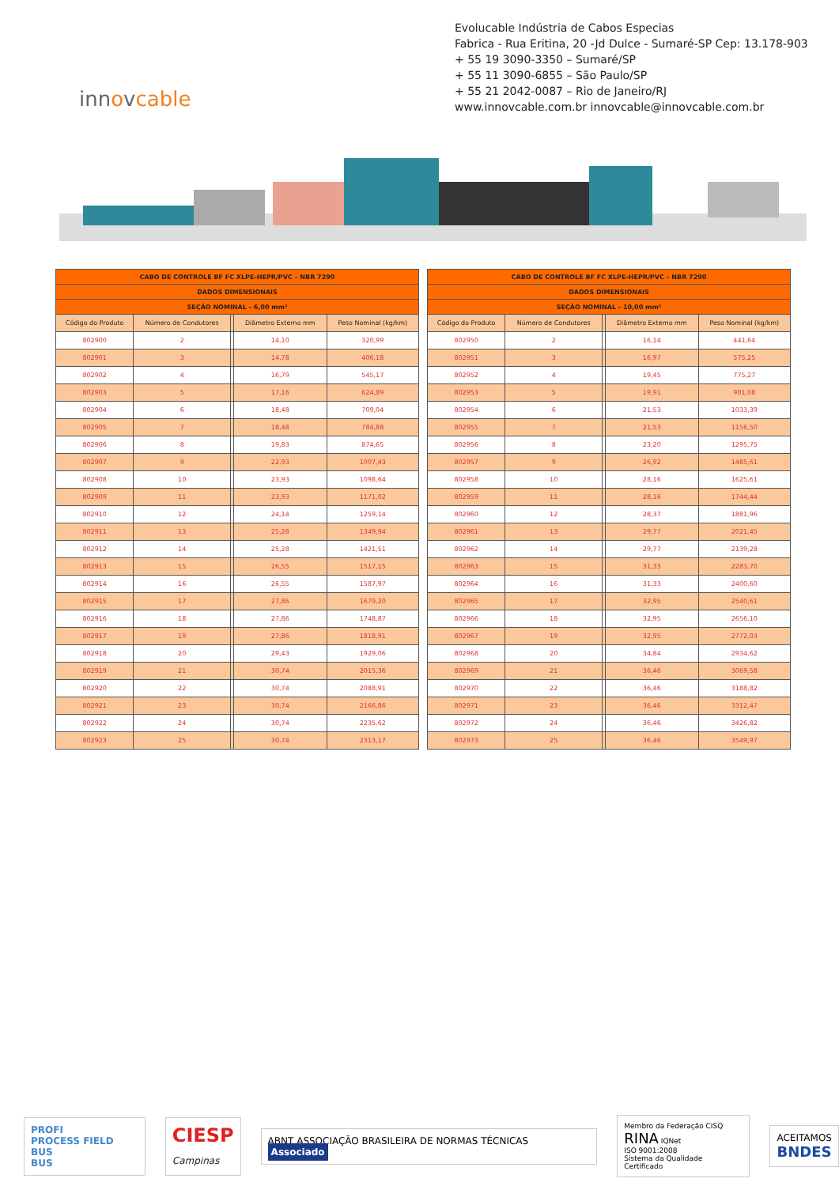Evolucable Indústria de Cabos Especias
Fabrica - Rua Eritina, 20 -Jd Dulce - Sumaré-SP Cep: 13.178-903
+ 55 19 3090-3350 – Sumaré/SP
+ 55 11 3090-6855 – São Paulo/SP
+ 55 21 2042-0087 – Rio de Janeiro/RJ
www.innovcable.com.br innovcable@innovcable.com.br
innovcable
| CABO DE CONTROLE BF FC XLPE-HEPR/PVC – NBR 7290 | | | | |
| --- | --- | --- | --- | --- |
| DADOS DIMENSIONAIS | | | | |
| SEÇÃO NOMINAL - 6,00 mm² | | | | |
| Código do Produto | Número de Condutores | | Diâmetro Externo mm | Peso Nominal (kg/km) |
| 802900 | 2 | | 14,10 | 320,99 |
| 802901 | 3 | | 14,78 | 406,18 |
| 802902 | 4 | | 16,79 | 545,17 |
| 802903 | 5 | | 17,16 | 624,89 |
| 802904 | 6 | | 18,48 | 709,04 |
| 802905 | 7 | | 18,48 | 784,88 |
| 802906 | 8 | | 19,83 | 874,65 |
| 802907 | 9 | | 22,93 | 1007,43 |
| 802908 | 10 | | 23,93 | 1098,64 |
| 802909 | 11 | | 23,93 | 1171,02 |
| 802910 | 12 | | 24,14 | 1259,14 |
| 802911 | 13 | | 25,28 | 1349,94 |
| 802912 | 14 | | 25,28 | 1421,51 |
| 802913 | 15 | | 26,55 | 1517,15 |
| 802914 | 16 | | 26,55 | 1587,97 |
| 802915 | 17 | | 27,86 | 1679,20 |
| 802916 | 18 | | 27,86 | 1748,87 |
| 802917 | 19 | | 27,86 | 1818,91 |
| 802918 | 20 | | 29,43 | 1929,06 |
| 802919 | 21 | | 30,74 | 2015,36 |
| 802920 | 22 | | 30,74 | 2088,91 |
| 802921 | 23 | | 30,74 | 2166,86 |
| 802922 | 24 | | 30,74 | 2235,62 |
| 802923 | 25 | | 30,74 | 2313,17 |
| CABO DE CONTROLE BF FC XLPE-HEPR/PVC – NBR 7290 | | | | |
| --- | --- | --- | --- | --- |
| DADOS DIMENSIONAIS | | | | |
| SEÇÃO NOMINAL - 10,00 mm² | | | | |
| Código do Produto | Número de Condutores | | Diâmetro Externo mm | Peso Nominal (kg/km) |
| 802950 | 2 | | 16,14 | 441,64 |
| 802951 | 3 | | 16,97 | 575,25 |
| 802952 | 4 | | 19,45 | 775,27 |
| 802953 | 5 | | 19,91 | 901,08 |
| 802954 | 6 | | 21,53 | 1033,39 |
| 802955 | 7 | | 21,53 | 1156,50 |
| 802956 | 8 | | 23,20 | 1295,75 |
| 802957 | 9 | | 26,92 | 1485,61 |
| 802958 | 10 | | 28,16 | 1625,61 |
| 802959 | 11 | | 28,16 | 1744,44 |
| 802960 | 12 | | 28,37 | 1881,96 |
| 802961 | 13 | | 29,77 | 2021,45 |
| 802962 | 14 | | 29,77 | 2139,28 |
| 802963 | 15 | | 31,33 | 2283,70 |
| 802964 | 16 | | 31,33 | 2400,60 |
| 802965 | 17 | | 32,95 | 2540,61 |
| 802966 | 18 | | 32,95 | 2656,10 |
| 802967 | 19 | | 32,95 | 2772,03 |
| 802968 | 20 | | 34,84 | 2934,62 |
| 802969 | 21 | | 36,46 | 3069,58 |
| 802970 | 22 | | 36,46 | 3188,82 |
| 802971 | 23 | | 36,46 | 3312,47 |
| 802972 | 24 | | 36,46 | 3426,82 |
| 802973 | 25 | | 36,46 | 3549,97 |
PROFI
PROCESS FIELD BUS
BUS
CIESP
Campinas
ABNT ASSOCIAÇÃO BRASILEIRA DE NORMAS TÉCNICAS Associado
Membro da Federação CISQ
RINA IQNet
ISO 9001:2008
Sistema da Qualidade Certificado
ACEITAMOS
BNDES